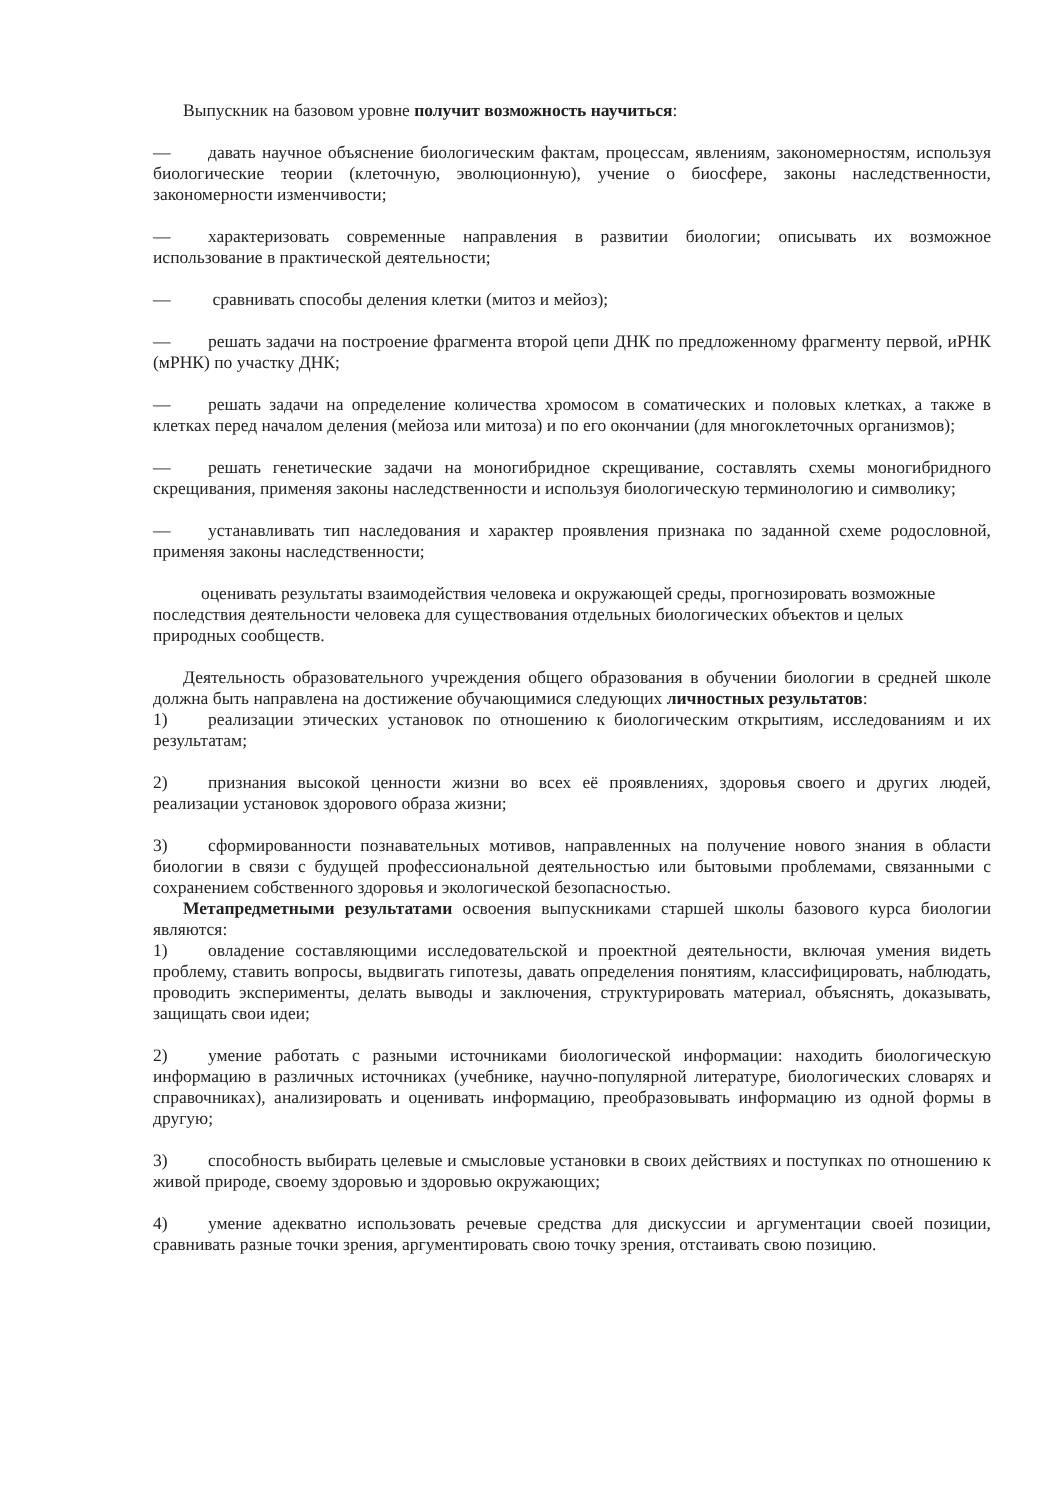Выпускник на базовом уровне получит возможность научиться:
— давать научное объяснение биологическим фактам, процессам, явлениям, закономерностям, используя биологические теории (клеточную, эволюционную), учение о биосфере, законы наследственности, закономерности изменчивости;
— характеризовать современные направления в развитии биологии; описывать их возможное использование в практической деятельности;
— сравнивать способы деления клетки (митоз и мейоз);
— решать задачи на построение фрагмента второй цепи ДНК по предложенному фрагменту первой, иРНК (мРНК) по участку ДНК;
— решать задачи на определение количества хромосом в соматических и половых клетках, а также в клетках перед началом деления (мейоза или митоза) и по его окончании (для многоклеточных организмов);
— решать генетические задачи на моногибридное скрещивание, составлять схемы моногибридного скрещивания, применяя законы наследственности и используя биологическую терминологию и символику;
— устанавливать тип наследования и характер проявления признака по заданной схеме родословной, применяя законы наследственности;
оценивать результаты взаимодействия человека и окружающей среды, прогнозировать возможные последствия деятельности человека для существования отдельных биологических объектов и целых природных сообществ.
Деятельность образовательного учреждения общего образования в обучении биологии в средней школе должна быть направлена на достижение обучающимися следующих личностных результатов:
1) реализации этических установок по отношению к биологическим открытиям, исследованиям и их результатам;
2) признания высокой ценности жизни во всех её проявлениях, здоровья своего и других людей, реализации установок здорового образа жизни;
3) сформированности познавательных мотивов, направленных на получение нового знания в области биологии в связи с будущей профессиональной деятельностью или бытовыми проблемами, связанными с сохранением собственного здоровья и экологической безопасностью.
Метапредметными результатами освоения выпускниками старшей школы базового курса биологии являются:
1) овладение составляющими исследовательской и проектной деятельности, включая умения видеть проблему, ставить вопросы, выдвигать гипотезы, давать определения понятиям, классифицировать, наблюдать, проводить эксперименты, делать выводы и заключения, структурировать материал, объяснять, доказывать, защищать свои идеи;
2) умение работать с разными источниками биологической информации: находить биологическую информацию в различных источниках (учебнике, научно-популярной литературе, биологических словарях и справочниках), анализировать и оценивать информацию, преобразовывать информацию из одной формы в другую;
3) способность выбирать целевые и смысловые установки в своих действиях и поступках по отношению к живой природе, своему здоровью и здоровью окружающих;
4) умение адекватно использовать речевые средства для дискуссии и аргументации своей позиции, сравнивать разные точки зрения, аргументировать свою точку зрения, отстаивать свою позицию.